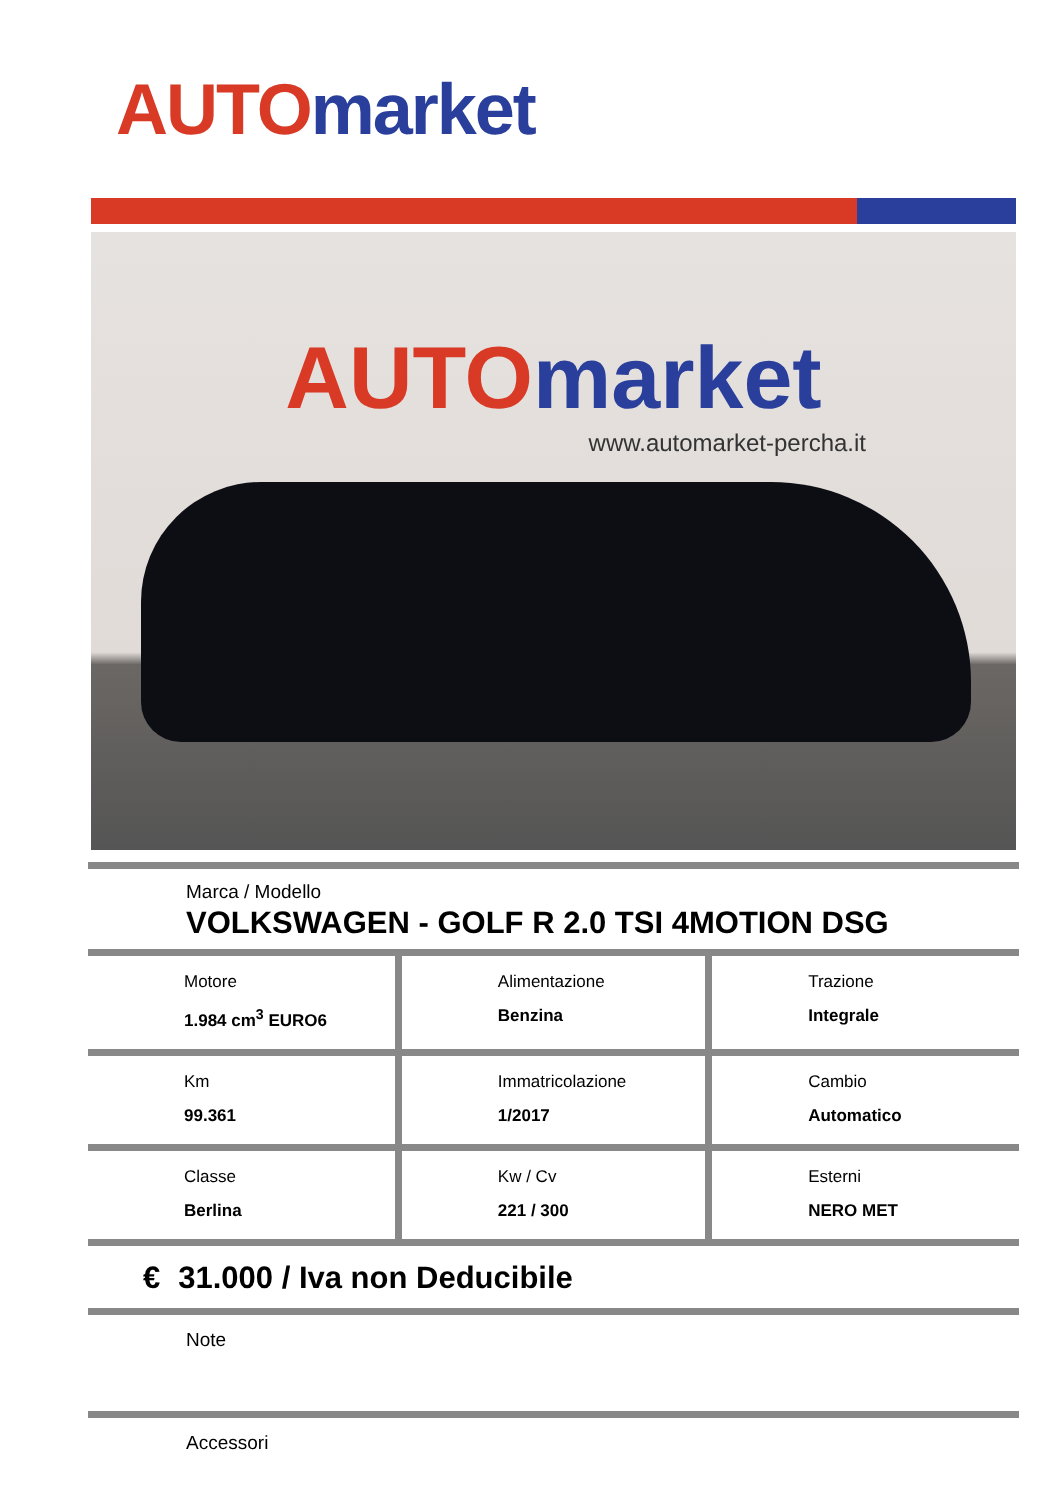AUTO market
AUTO market
www.automarket-percha.it
Marca / Modello
VOLKSWAGEN - GOLF R 2.0 TSI 4MOTION DSG
| Motore 1.984 cm<sup>3</sup> EURO6 | Alimentazione Benzina | Trazione Integrale |
| Km 99.361 | Immatricolazione 1/2017 | Cambio Automatico |
| Classe Berlina | Kw / Cv 221 / 300 | Esterni NERO MET |
€ 31.000 / Iva non Deducibile
Note
Accessori